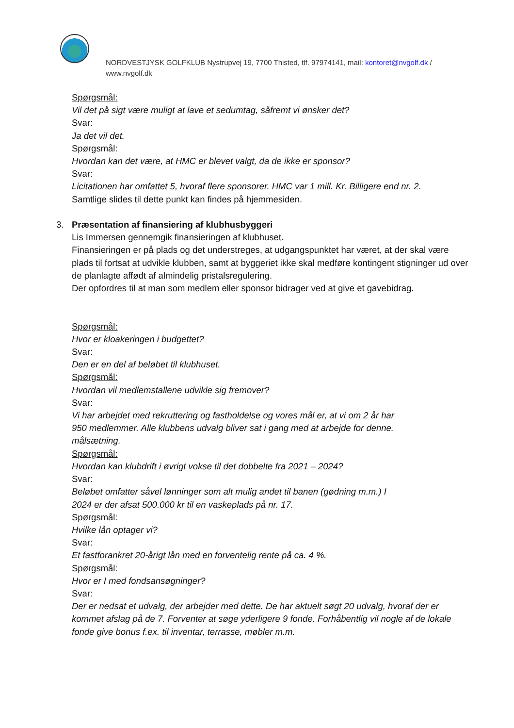NORDVESTJYSK GOLFKLUB Nystrupvej 19, 7700 Thisted, tlf. 97974141, mail: kontoret@nvgolf.dk / www.nvgolf.dk
Spørgsmål:
Vil det på sigt være muligt at lave et sedumtag, såfremt vi ønsker det?
Svar:
Ja det vil det.
Spørgsmål:
Hvordan kan det være, at HMC er blevet valgt, da de ikke er sponsor?
Svar:
Licitationen har omfattet 5, hvoraf flere sponsorer. HMC var 1 mill. Kr. Billigere end nr. 2.
Samtlige slides til dette punkt kan findes på hjemmesiden.
3. Præsentation af finansiering af klubhusbyggeri
Lis Immersen gennemgik finansieringen af klubhuset.
Finansieringen er på plads og det understreges, at udgangspunktet har været, at der skal være plads til fortsat at udvikle klubben, samt at byggeriet ikke skal medføre kontingent stigninger ud over de planlagte affødt af almindelig pristalsregulering.
Der opfordres til at man som medlem eller sponsor bidrager ved at give et gavebidrag.
Spørgsmål:
Hvor er kloakeringen i budgettet?
Svar:
Den er en del af beløbet til klubhuset.
Spørgsmål:
Hvordan vil medlemstallene udvikle sig fremover?
Svar:
Vi har arbejdet med rekruttering og fastholdelse og vores mål er, at vi om 2 år har
950 medlemmer. Alle klubbens udvalg bliver sat i gang med at arbejde for denne.
målsætning.
Spørgsmål:
Hvordan kan klubdrift i øvrigt vokse til det dobbelte fra 2021 – 2024?
Svar:
Beløbet omfatter såvel lønninger som alt mulig andet til banen (gødning m.m.) I
2024 er der afsat 500.000 kr til en vaskeplads på nr. 17.
Spørgsmål:
Hvilke lån optager vi?
Svar:
Et fastforankret 20-årigt lån med en forventelig rente på ca. 4 %.
Spørgsmål:
Hvor er I med fondsansøgninger?
Svar:
Der er nedsat et udvalg, der arbejder med dette. De har aktuelt søgt 20 udvalg, hvoraf der er kommet afslag på de 7. Forventer at søge yderligere 9 fonde. Forhåbentlig vil nogle af de lokale fonde give bonus f.ex. til inventar, terrasse, møbler m.m.